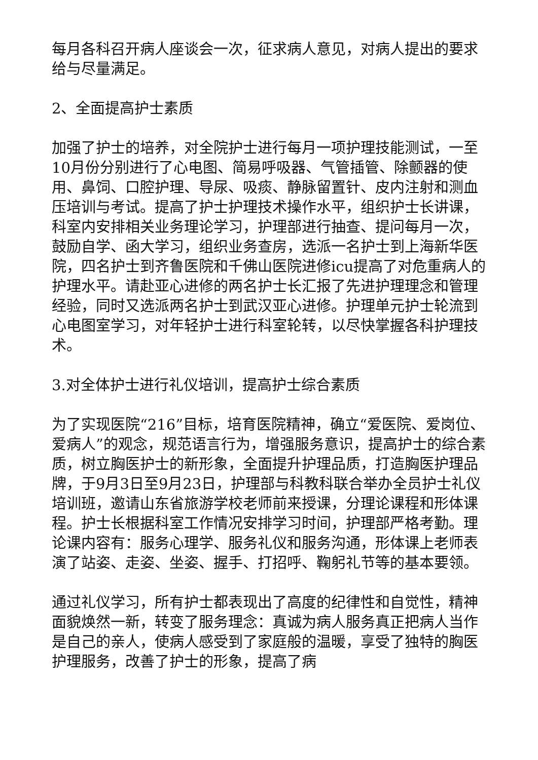每月各科召开病人座谈会一次，征求病人意见，对病人提出的要求给与尽量满足。
2、全面提高护士素质
加强了护士的培养，对全院护士进行每月一项护理技能测试，一至10月份分别进行了心电图、简易呼吸器、气管插管、除颤器的使用、鼻饲、口腔护理、导尿、吸痰、静脉留置针、皮内注射和测血压培训与考试。提高了护士护理技术操作水平，组织护士长讲课，科室内安排相关业务理论学习，护理部进行抽查、提问每月一次，鼓励自学、函大学习，组织业务查房，选派一名护士到上海新华医院，四名护士到齐鲁医院和千佛山医院进修icu提高了对危重病人的护理水平。请赴亚心进修的两名护士长汇报了先进护理理念和管理经验，同时又选派两名护士到武汉亚心进修。护理单元护士轮流到心电图室学习，对年轻护士进行科室轮转，以尽快掌握各科护理技术。
3.对全体护士进行礼仪培训，提高护士综合素质
为了实现医院“216”目标，培育医院精神，确立“爱医院、爱岗位、爱病人”的观念，规范语言行为，增强服务意识，提高护士的综合素质，树立胸医护士的新形象，全面提升护理品质，打造胸医护理品牌，于9月3日至9月23日，护理部与科教科联合举办全员护士礼仪培训班，邀请山东省旅游学校老师前来授课，分理论课程和形体课程。护士长根据科室工作情况安排学习时间，护理部严格考勤。理论课内容有：服务心理学、服务礼仪和服务沟通，形体课上老师表演了站姿、走姿、坐姿、握手、打招呼、鞠躬礼节等的基本要领。
通过礼仪学习，所有护士都表现出了高度的纪律性和自觉性，精神面貌焕然一新，转变了服务理念：真诚为病人服务真正把病人当作是自己的亲人，使病人感受到了家庭般的温暖，享受了独特的胸医护理服务，改善了护士的形象，提高了病